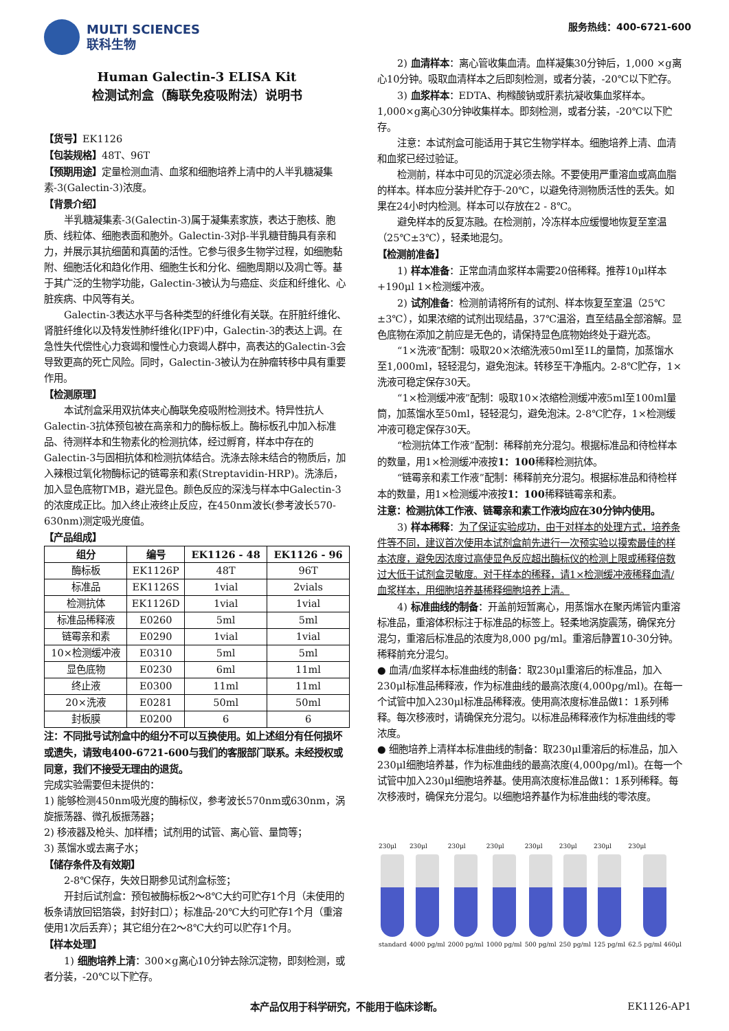MULTI SCIENCES
联科生物
服务热线：400-6721-600
Human Galectin-3 ELISA Kit
检测试剂盒（酶联免疫吸附法）说明书
【货号】EK1126
【包装规格】48T、96T
【预期用途】定量检测血清、血浆和细胞培养上清中的人半乳糖凝集素-3(Galectin-3)浓度。
【背景介绍】
半乳糖凝集素-3(Galectin-3)属于凝集素家族，表达于胞核、胞质、线粒体、细胞表面和胞外。Galectin-3对β-半乳糖苷酶具有亲和力，并展示其抗细菌和真菌的活性。它参与很多生物学过程，如细胞黏附、细胞活化和趋化作用、细胞生长和分化、细胞周期以及凋亡等。基于其广泛的生物学功能，Galectin-3被认为与癌症、炎症和纤维化、心脏疾病、中风等有关。
Galectin-3表达水平与各种类型的纤维化有关联。在肝脏纤维化、肾脏纤维化以及特发性肺纤维化(IPF)中，Galectin-3的表达上调。在急性失代偿性心力衰竭和慢性心力衰竭人群中，高表达的Galectin-3会导致更高的死亡风险。同时，Galectin-3被认为在肿瘤转移中具有重要作用。
【检测原理】
本试剂盒采用双抗体夹心酶联免疫吸附检测技术。特异性抗人Galectin-3抗体预包被在高亲和力的酶标板上。酶标板孔中加入标准品、待测样本和生物素化的检测抗体，经过孵育，样本中存在的Galectin-3与固相抗体和检测抗体结合。洗涤去除未结合的物质后，加入辣根过氧化物酶标记的链霉亲和素(Streptavidin-HRP)。洗涤后，加入显色底物TMB，避光显色。颜色反应的深浅与样本中Galectin-3的浓度成正比。加入终止液终止反应，在450nm波长(参考波长570-630nm)测定吸光度值。
【产品组成】
| 组分 | 编号 | EK1126 - 48 | EK1126 - 96 |
| --- | --- | --- | --- |
| 酶标板 | EK1126P | 48T | 96T |
| 标准品 | EK1126S | 1vial | 2vials |
| 检测抗体 | EK1126D | 1vial | 1vial |
| 标准品稀释液 | E0260 | 5ml | 5ml |
| 链霉亲和素 | E0290 | 1vial | 1vial |
| 10×检测缓冲液 | E0310 | 5ml | 5ml |
| 显色底物 | E0230 | 6ml | 11ml |
| 终止液 | E0300 | 11ml | 11ml |
| 20×洗液 | E0281 | 50ml | 50ml |
| 封板膜 | E0200 | 6 | 6 |
注：不同批号试剂盒中的组分不可以互换使用。如上述组分有任何损坏或遗失，请致电400-6721-600与我们的客服部门联系。未经授权或同意，我们不接受无理由的退货。
完成实验需要但未提供的：
1) 能够检测450nm吸光度的酶标仪，参考波长570nm或630nm，涡旋振荡器、微孔板振荡器；
2) 移液器及枪头、加样槽；试剂用的试管、离心管、量筒等；
3) 蒸馏水或去离子水；
【储存条件及有效期】
2-8℃保存，失效日期参见试剂盒标签；
开封后试剂盒：预包被酶标板2～8℃大约可贮存1个月（未使用的板条请放回铝箔袋，封好封口）；标准品-20℃大约可贮存1个月（重溶使用1次后丢弃）；其它组分在2～8℃大约可以贮存1个月。
【样本处理】
1) 细胞培养上清：300×g离心10分钟去除沉淀物，即刻检测，或者分装，-20℃以下贮存。
2) 血清样本：离心管收集血清。血样凝集30分钟后，1,000 ×g离心10分钟。吸取血清样本之后即刻检测，或者分装，-20℃以下贮存。
3) 血浆样本：EDTA、枸橼酸钠或肝素抗凝收集血浆样本。1,000×g离心30分钟收集样本。即刻检测，或者分装，-20℃以下贮存。
注意：本试剂盒可能适用于其它生物学样本。细胞培养上清、血清和血浆已经过验证。
检测前，样本中可见的沉淀必须去除。不要使用严重溶血或高血脂的样本。样本应分装并贮存于-20℃，以避免待测物质活性的丢失。如果在24小时内检测。样本可以存放在2 - 8℃。
避免样本的反复冻融。在检测前，冷冻样本应缓慢地恢复至室温（25℃±3℃），轻柔地混匀。
【检测前准备】
1) 样本准备：正常血清血浆样本需要20倍稀释。推荐10μl样本+190μl 1×检测缓冲液。
2) 试剂准备：检测前请将所有的试剂、样本恢复至室温（25℃±3℃），如果浓缩的试剂出现结晶，37℃温浴，直至结晶全部溶解。显色底物在添加之前应是无色的，请保持显色底物始终处于避光态。
“1×洗液”配制：吸取20×浓缩洗液50ml至1L的量筒，加蒸馏水至1,000ml，轻轻混匀，避免泡沫。转移至干净瓶内。2-8℃贮存，1×洗液可稳定保存30天。
“1×检测缓冲液”配制：吸取10×浓缩检测缓冲液5ml至100ml量筒，加蒸馏水至50ml，轻轻混匀，避免泡沫。2-8℃贮存，1×检测缓冲液可稳定保存30天。
“检测抗体工作液”配制：稀释前充分混匀。根据标准品和待检样本的数量，用1×检测缓冲液按1：100稀释检测抗体。
“链霉亲和素工作液”配制：稀释前充分混匀。根据标准品和待检样本的数量，用1×检测缓冲液按1：100稀释链霉亲和素。
注意：检测抗体工作液、链霉亲和素工作液均应在30分钟内使用。
3) 样本稀释：为了保证实验成功，由于对样本的处理方式，培养条件等不同，建议首次使用本试剂盒前先进行一次预实验以摸索最佳的样本浓度，避免因浓度过高使显色反应超出酶标仪的检测上限或稀释倍数过大低于试剂盒灵敏度。对于样本的稀释，请1×检测缓冲液稀释血清/血浆样本，用细胞培养基稀释细胞培养上清。
4) 标准曲线的制备：开盖前短暂离心，用蒸馏水在聚丙烯管内重溶标准品，重溶体积标注于标准品的标签上。轻柔地涡旋震荡，确保充分混匀，重溶后标准品的浓度为8,000 pg/ml。重溶后静置10-30分钟。稀释前充分混匀。
● 血清/血浆样本标准曲线的制备：取230μl重溶后的标准品，加入230μl标准品稀释液，作为标准曲线的最高浓度(4,000pg/ml)。在每一个试管中加入230μl标准品稀释液。使用高浓度标准品做1：1系列稀释。每次移液时，请确保充分混匀。以标准品稀释液作为标准曲线的零浓度。
● 细胞培养上清样本标准曲线的制备：取230μl重溶后的标准品，加入230μl细胞培养基，作为标准曲线的最高浓度(4,000pg/ml)。在每一个试管中加入230μl细胞培养基。使用高浓度标准品做1：1系列稀释。每次移液时，确保充分混匀。以细胞培养基作为标准曲线的零浓度。
230μl
standard
230μl
4000 pg/ml
230μl
2000 pg/ml
230μl
1000 pg/ml
230μl
500 pg/ml
230μl
250 pg/ml
230μl
125 pg/ml
230μl
62.5 pg/ml 460μl
本产品仅用于科学研究，不能用于临床诊断。 EK1126-AP1